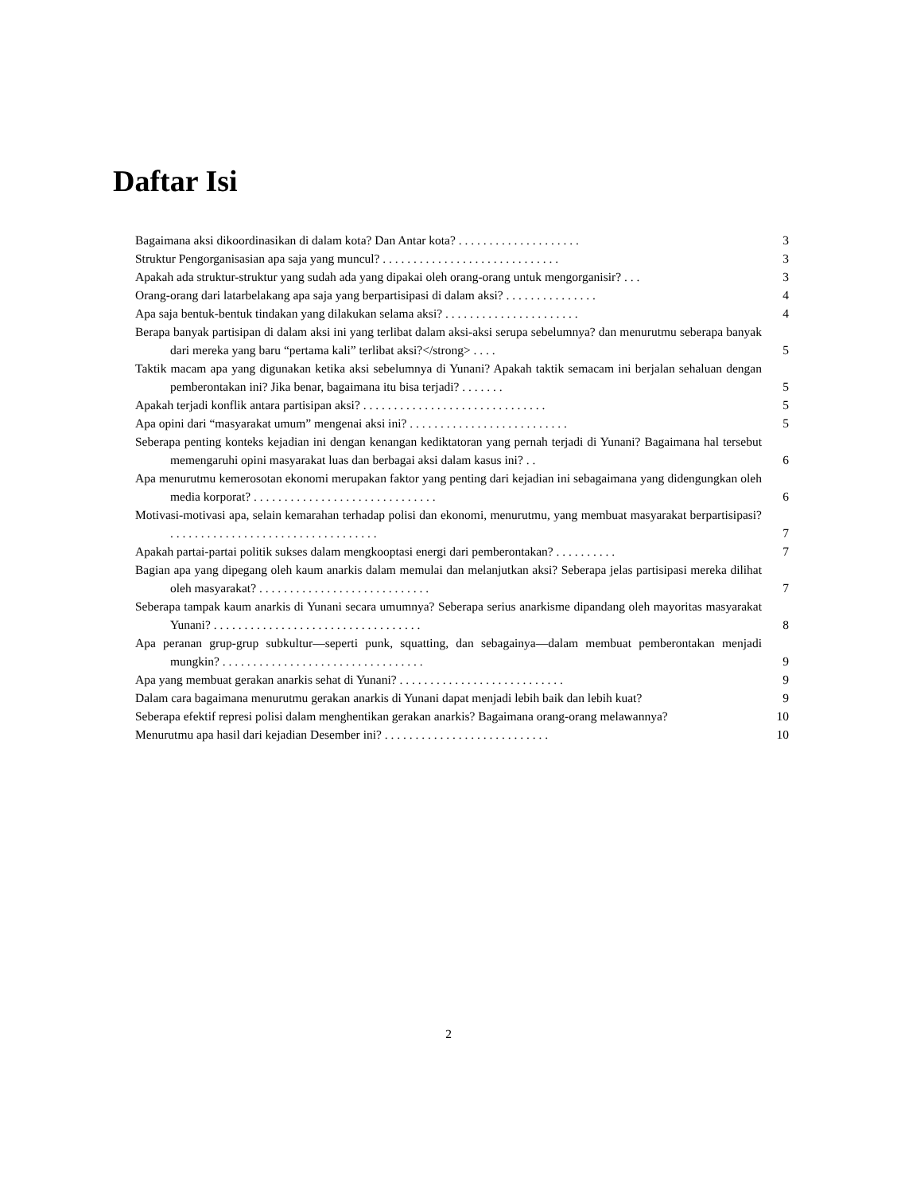Daftar Isi
Bagaimana aksi dikoordinasikan di dalam kota? Dan Antar kota? . . . . . . . . . . . . . . . . . . . .
3
Struktur Pengorganisasian apa saja yang muncul? . . . . . . . . . . . . . . . . . . . . . . . . . . . . .
3
Apakah ada struktur-struktur yang sudah ada yang dipakai oleh orang-orang untuk mengorganisir? . . .
3
Orang-orang dari latarbelakang apa saja yang berpartisipasi di dalam aksi? . . . . . . . . . . . . . . .
4
Apa saja bentuk-bentuk tindakan yang dilakukan selama aksi? . . . . . . . . . . . . . . . . . . . . . .
4
Berapa banyak partisipan di dalam aksi ini yang terlibat dalam aksi-aksi serupa sebelumnya? dan menurutmu seberapa banyak dari mereka yang baru “pertama kali” terlibat aksi?</strong> . . . .
5
Taktik macam apa yang digunakan ketika aksi sebelumnya di Yunani? Apakah taktik semacam ini berjalan sehaluan dengan pemberontakan ini? Jika benar, bagaimana itu bisa terjadi? . . . . . . .
5
Apakah terjadi konflik antara partisipan aksi? . . . . . . . . . . . . . . . . . . . . . . . . . . . . . .
5
Apa opini dari “masyarakat umum” mengenai aksi ini? . . . . . . . . . . . . . . . . . . . . . . . . . .
5
Seberapa penting konteks kejadian ini dengan kenangan kediktatoran yang pernah terjadi di Yunani? Bagaimana hal tersebut memengaruhi opini masyarakat luas dan berbagai aksi dalam kasus ini? . .
6
Apa menurutmu kemerosotan ekonomi merupakan faktor yang penting dari kejadian ini sebagaimana yang didengungkan oleh media korporat? . . . . . . . . . . . . . . . . . . . . . . . . . . . . . .
6
Motivasi-motivasi apa, selain kemarahan terhadap polisi dan ekonomi, menurutmu, yang membuat masyarakat berpartisipasi? . . . . . . . . . . . . . . . . . . . . . . . . . . . . . . . . . .
7
Apakah partai-partai politik sukses dalam mengkooptasi energi dari pemberontakan? . . . . . . . . . .
7
Bagian apa yang dipegang oleh kaum anarkis dalam memulai dan melanjutkan aksi? Seberapa jelas partisipasi mereka dilihat oleh masyarakat? . . . . . . . . . . . . . . . . . . . . . . . . . . . .
7
Seberapa tampak kaum anarkis di Yunani secara umumnya? Seberapa serius anarkisme dipandang oleh mayoritas masyarakat Yunani? . . . . . . . . . . . . . . . . . . . . . . . . . . . . . . . . . .
8
Apa peranan grup-grup subkultur—seperti punk, squatting, dan sebagainya—dalam membuat pemberontakan menjadi mungkin? . . . . . . . . . . . . . . . . . . . . . . . . . . . . . . . . .
9
Apa yang membuat gerakan anarkis sehat di Yunani? . . . . . . . . . . . . . . . . . . . . . . . . . . .
9
Dalam cara bagaimana menurutmu gerakan anarkis di Yunani dapat menjadi lebih baik dan lebih kuat?
9
Seberapa efektif represi polisi dalam menghentikan gerakan anarkis? Bagaimana orang-orang melawannya?
10
Menurutmu apa hasil dari kejadian Desember ini? . . . . . . . . . . . . . . . . . . . . . . . . . . .
10
2